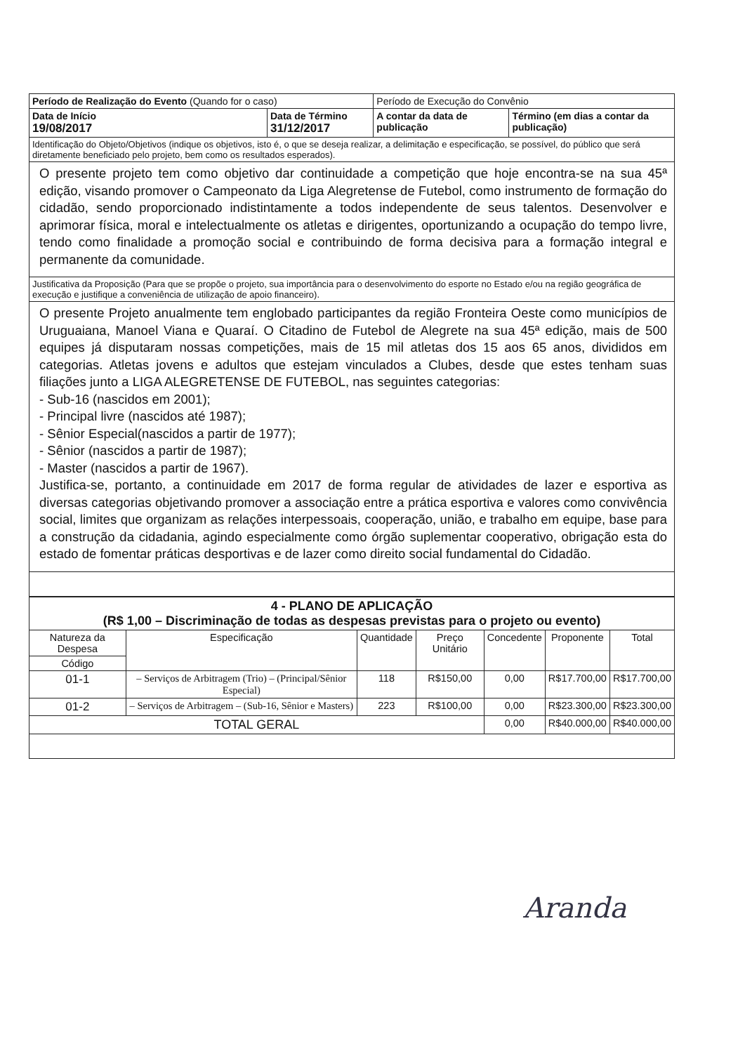| Período de Realização do Evento (Quando for o caso) | | Período de Execução do Convênio | |
| Data de Início 19/08/2017 | Data de Término 31/12/2017 | A contar da data de publicação | Término (em dias a contar da publicação) |
| Identificação do Objeto/Objetivos (indique os objetivos, isto é, o que se deseja realizar, a delimitação e especificação, se possível, do público que será diretamente beneficiado pelo projeto, bem como os resultados esperados). | | | |
| O presente projeto tem como objetivo dar continuidade a competição que hoje encontra-se na sua 45ª edição, visando promover o Campeonato da Liga Alegretense de Futebol, como instrumento de formação do cidadão, sendo proporcionado indistintamente a todos independente de seus talentos. Desenvolver e aprimorar física, moral e intelectualmente os atletas e dirigentes, oportunizando a ocupação do tempo livre, tendo como finalidade a promoção social e contribuindo de forma decisiva para a formação integral e permanente da comunidade. | | | |
| Justificativa da Proposição (Para que se propõe o projeto, sua importância para o desenvolvimento do esporte no Estado e/ou na região geográfica de execução e justifique a conveniência de utilização de apoio financeiro). | | | |
| O presente Projeto anualmente tem englobado participantes da região Fronteira Oeste como municípios de Uruguaiana, Manoel Viana e Quaraí. O Citadino de Futebol de Alegrete na sua 45ª edição, mais de 500 equipes já disputaram nossas competições, mais de 15 mil atletas dos 15 aos 65 anos, divididos em categorias. Atletas jovens e adultos que estejam vinculados a Clubes, desde que estes tenham suas filiações junto a LIGA ALEGRETENSE DE FUTEBOL, nas seguintes categorias: - Sub-16 (nascidos em 2001); - Principal livre (nascidos até 1987); - Sênior Especial(nascidos a partir de 1977); - Sênior (nascidos a partir de 1987); - Master (nascidos a partir de 1967). Justifica-se, portanto, a continuidade em 2017 de forma regular de atividades de lazer e esportiva as diversas categorias objetivando promover a associação entre a prática esportiva e valores como convivência social, limites que organizam as relações interpessoais, cooperação, união, e trabalho em equipe, base para a construção da cidadania, agindo especialmente como órgão suplementar cooperativo, obrigação esta do estado de fomentar práticas desportivas e de lazer como direito social fundamental do Cidadão. | | | |
| 4 - PLANO DE APLICAÇÃO (R$ 1,00 – Discriminação de todas as despesas previstas para o projeto ou evento) | | | | | | |
| --- | --- | --- | --- | --- | --- | --- |
| Natureza da Despesa | Especificação | Quantidade | Preço Unitário | Concedente | Proponente | Total |
| Código | | | | | | |
| 01-1 | – Serviços de Arbitragem (Trio) – (Principal/Sênior Especial) | 118 | R$150,00 | 0,00 | R$17.700,00 | R$17.700,00 |
| 01-2 | – Serviços de Arbitragem – (Sub-16, Sênior e Masters) | 223 | R$100,00 | 0,00 | R$23.300,00 | R$23.300,00 |
| TOTAL GERAL | | | | 0,00 | R$40.000,00 | R$40.000,00 |
Aranda